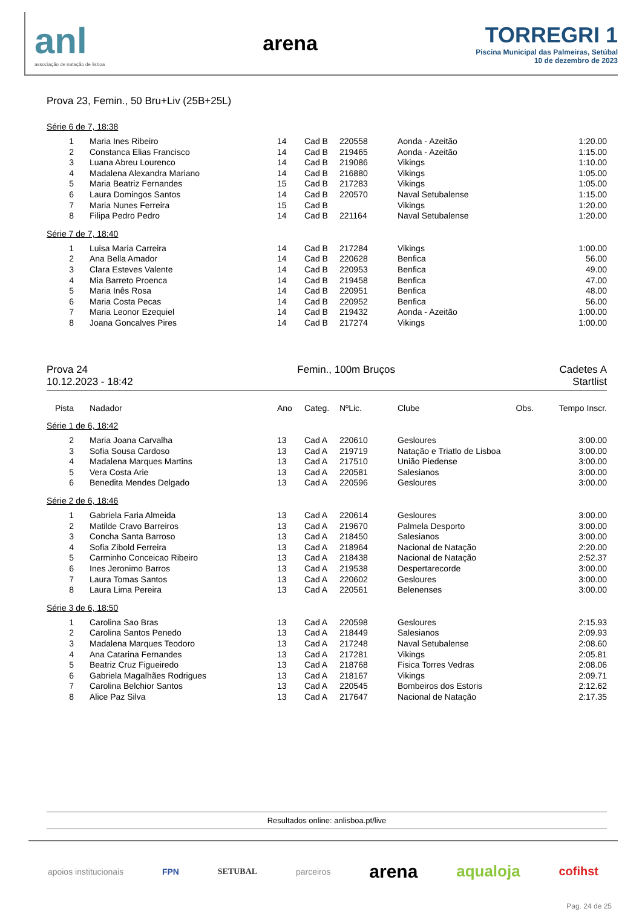anl
associação de natação de lisboa
arena
TORREGRI 1
Piscina Municipal das Palmeiras, Setúbal
10 de dezembro de 2023
Prova 23, Femin., 50 Bru+Liv (25B+25L)
Série 6 de 7, 18:38
| 1 | Maria Ines Ribeiro | 14 | Cad B | 220558 | Aonda - Azeitão | | 1:20.00 |
| 2 | Constanca Elias Francisco | 14 | Cad B | 219465 | Aonda - Azeitão | | 1:15.00 |
| 3 | Luana Abreu Lourenco | 14 | Cad B | 219086 | Vikings | | 1:10.00 |
| 4 | Madalena Alexandra Mariano | 14 | Cad B | 216880 | Vikings | | 1:05.00 |
| 5 | Maria Beatriz Fernandes | 15 | Cad B | 217283 | Vikings | | 1:05.00 |
| 6 | Laura Domingos Santos | 14 | Cad B | 220570 | Naval Setubalense | | 1:15.00 |
| 7 | Maria Nunes Ferreira | 15 | Cad B | | Vikings | | 1:20.00 |
| 8 | Filipa Pedro Pedro | 14 | Cad B | 221164 | Naval Setubalense | | 1:20.00 |
Série 7 de 7, 18:40
| 1 | Luisa Maria Carreira | 14 | Cad B | 217284 | Vikings | | 1:00.00 |
| 2 | Ana Bella Amador | 14 | Cad B | 220628 | Benfica | | 56.00 |
| 3 | Clara Esteves Valente | 14 | Cad B | 220953 | Benfica | | 49.00 |
| 4 | Mia Barreto Proenca | 14 | Cad B | 219458 | Benfica | | 47.00 |
| 5 | Maria Inês Rosa | 14 | Cad B | 220951 | Benfica | | 48.00 |
| 6 | Maria Costa Pecas | 14 | Cad B | 220952 | Benfica | | 56.00 |
| 7 | Maria Leonor Ezequiel | 14 | Cad B | 219432 | Aonda - Azeitão | | 1:00.00 |
| 8 | Joana Goncalves Pires | 14 | Cad B | 217274 | Vikings | | 1:00.00 |
Prova 24
10.12.2023 - 18:42
Femin., 100m Bruços Cadetes A
Startlist
| Pista | Nadador | Ano | Categ. | NºLic. | Clube | Obs. | Tempo Inscr. |
| --- | --- | --- | --- | --- | --- | --- | --- |
Série 1 de 6, 18:42
| 2 | Maria Joana Carvalha | 13 | Cad A | 220610 | Gesloures | | 3:00.00 |
| 3 | Sofia Sousa Cardoso | 13 | Cad A | 219719 | Natação e Triatlo de Lisboa | | 3:00.00 |
| 4 | Madalena Marques Martins | 13 | Cad A | 217510 | União Piedense | | 3:00.00 |
| 5 | Vera Costa Arie | 13 | Cad A | 220581 | Salesianos | | 3:00.00 |
| 6 | Benedita Mendes Delgado | 13 | Cad A | 220596 | Gesloures | | 3:00.00 |
Série 2 de 6, 18:46
| 1 | Gabriela Faria Almeida | 13 | Cad A | 220614 | Gesloures | | 3:00.00 |
| 2 | Matilde Cravo Barreiros | 13 | Cad A | 219670 | Palmela Desporto | | 3:00.00 |
| 3 | Concha Santa Barroso | 13 | Cad A | 218450 | Salesianos | | 3:00.00 |
| 4 | Sofia Zibold Ferreira | 13 | Cad A | 218964 | Nacional de Natação | | 2:20.00 |
| 5 | Carminho Conceicao Ribeiro | 13 | Cad A | 218438 | Nacional de Natação | | 2:52.37 |
| 6 | Ines Jeronimo Barros | 13 | Cad A | 219538 | Despertarecorde | | 3:00.00 |
| 7 | Laura Tomas Santos | 13 | Cad A | 220602 | Gesloures | | 3:00.00 |
| 8 | Laura Lima Pereira | 13 | Cad A | 220561 | Belenenses | | 3:00.00 |
Série 3 de 6, 18:50
| 1 | Carolina Sao Bras | 13 | Cad A | 220598 | Gesloures | | 2:15.93 |
| 2 | Carolina Santos Penedo | 13 | Cad A | 218449 | Salesianos | | 2:09.93 |
| 3 | Madalena Marques Teodoro | 13 | Cad A | 217248 | Naval Setubalense | | 2:08.60 |
| 4 | Ana Catarina Fernandes | 13 | Cad A | 217281 | Vikings | | 2:05.81 |
| 5 | Beatriz Cruz Figueiredo | 13 | Cad A | 218768 | Fisica Torres Vedras | | 2:08.06 |
| 6 | Gabriela Magalhães Rodrigues | 13 | Cad A | 218167 | Vikings | | 2:09.71 |
| 7 | Carolina Belchior Santos | 13 | Cad A | 220545 | Bombeiros dos Estoris | | 2:12.62 |
| 8 | Alice Paz Silva | 13 | Cad A | 217647 | Nacional de Natação | | 2:17.35 |
Resultados online: anlisboa.pt/live
apoios institucionais FPN SETUBAL parceiros arena aqualoja cofihst
Pag. 24 de 25